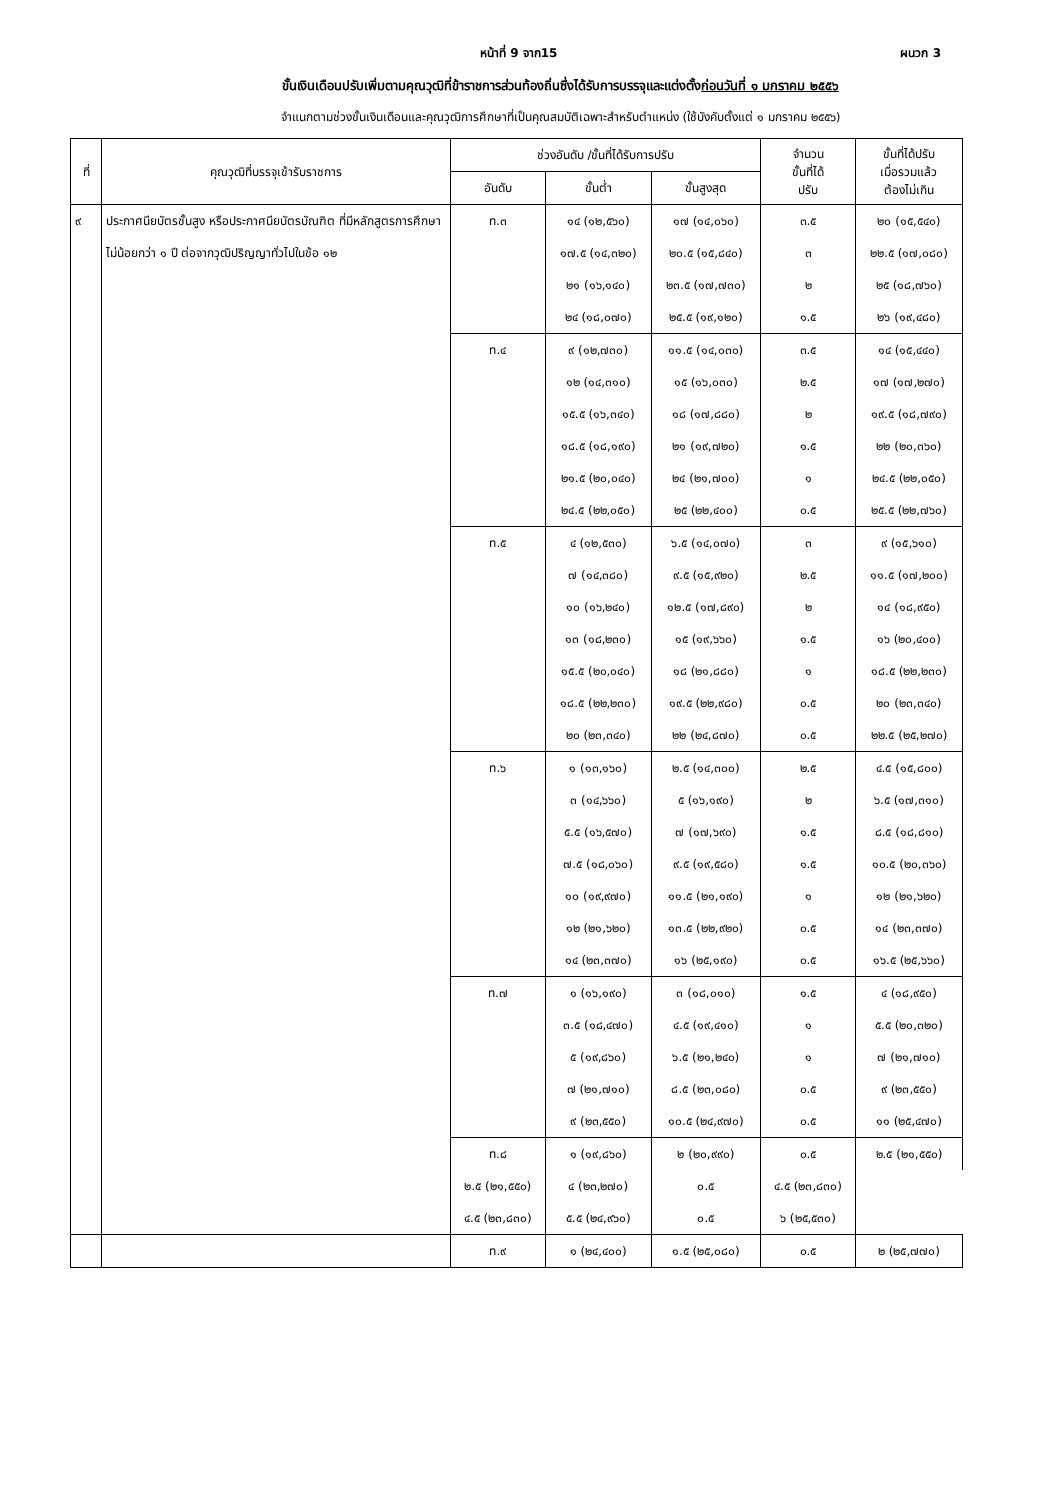หน้าที่ 9 จาก15 ผนวก 3
ขั้นเงินเดือนปรับเพิ่มตามคุณวุฒิที่ข้าราชการส่วนท้องถิ่นซึ่งได้รับการบรรจุและแต่งตั้งก่อนวันที่ ๑ มกราคม ๒๕๕๖
จำแนกตามช่วงขั้นเงินเดือนและคุณวุฒิการศึกษาที่เป็นคุณสมบัติเฉพาะสำหรับตำแหน่ง (ใช้บังคับตั้งแต่ ๑ มกราคม ๒๕๕๖)
| ที่ | คุณวุฒิที่บรรจุเข้ารับราชการ | ช่วงอันดับ /ขั้นที่ได้รับการปรับ | | | จำนวน ขั้นที่ได้ ปรับ | ขั้นที่ได้ปรับ เมื่อรวมแล้ว ต้องไม่เกิน |
| --- | --- | --- | --- | --- | --- | --- |
| | | อันดับ | ขั้นต่ำ | ขั้นสูงสุด | | |
| ๙ | ประกาศนียบัตรชั้นสูง หรือประกาศนียบัตรบัณฑิต ที่มีหลักสูตรการศึกษาไม่น้อยกว่า ๑ ปี ต่อจากวุฒิปริญญาทั่วไปในข้อ ๑๒ | ท.๓ | ๑๔ (๑๒,๕๖๐) | ๑๗ (๑๔,๐๖๐) | ๓.๕ | ๒๐ (๑๕,๕๔๐) |
| | | | ๑๗.๕ (๑๔,๓๒๐) | ๒๐.๕ (๑๕,๘๔๐) | ๓ | ๒๒.๕ (๑๗,๐๘๐) |
| | | | ๒๑ (๑๖,๑๔๐) | ๒๓.๕ (๑๗,๗๓๐) | ๒ | ๒๕ (๑๘,๗๖๐) |
| | | | ๒๔ (๑๘,๐๗๐) | ๒๕.๕ (๑๙,๑๒๐) | ๑.๕ | ๒๖ (๑๙,๔๘๐) |
| | | ท.๔ | ๙ (๑๒,๗๓๐) | ๑๑.๕ (๑๔,๐๓๐) | ๓.๕ | ๑๔ (๑๕,๔๔๐) |
| | | | ๑๒ (๑๔,๓๑๐) | ๑๕ (๑๖,๐๓๐) | ๒.๕ | ๑๗ (๑๗,๒๗๐) |
| | | | ๑๕.๕ (๑๖,๓๔๐) | ๑๘ (๑๗,๘๘๐) | ๒ | ๑๙.๕ (๑๘,๗๙๐) |
| | | | ๑๘.๕ (๑๘,๑๙๐) | ๒๑ (๑๙,๗๒๐) | ๑.๕ | ๒๒ (๒๐,๓๖๐) |
| | | | ๒๑.๕ (๒๐,๐๔๐) | ๒๔ (๒๑,๗๐๐) | ๑ | ๒๔.๕ (๒๒,๐๕๐) |
| | | | ๒๔.๕ (๒๒,๐๕๐) | ๒๕ (๒๒,๔๐๐) | ๐.๕ | ๒๕.๕ (๒๒,๗๖๐) |
| | | ท.๕ | ๔ (๑๒,๕๓๐) | ๖.๕ (๑๔,๐๗๐) | ๓ | ๙ (๑๕,๖๑๐) |
| | | | ๗ (๑๔,๓๘๐) | ๙.๕ (๑๕,๙๒๐) | ๒.๕ | ๑๑.๕ (๑๗,๒๐๐) |
| | | | ๑๐ (๑๖,๒๔๐) | ๑๒.๕ (๑๗,๘๙๐) | ๒ | ๑๔ (๑๘,๙๕๐) |
| | | | ๑๓ (๑๘,๒๓๐) | ๑๕ (๑๙,๖๖๐) | ๑.๕ | ๑๖ (๒๐,๔๐๐) |
| | | | ๑๕.๕ (๒๐,๐๔๐) | ๑๘ (๒๑,๘๘๐) | ๑ | ๑๘.๕ (๒๒,๒๓๐) |
| | | | ๑๘.๕ (๒๒,๒๓๐) | ๑๙.๕ (๒๒,๙๘๐) | ๐.๕ | ๒๐ (๒๓,๓๔๐) |
| | | | ๒๐ (๒๓,๓๔๐) | ๒๒ (๒๔,๘๗๐) | ๐.๕ | ๒๒.๕ (๒๕,๒๗๐) |
| | | ท.๖ | ๑ (๑๓,๑๖๐) | ๒.๕ (๑๔,๓๐๐) | ๒.๕ | ๔.๕ (๑๕,๘๐๐) |
| | | | ๓ (๑๔,๖๖๐) | ๕ (๑๖,๑๙๐) | ๒ | ๖.๕ (๑๗,๓๑๐) |
| | | | ๕.๕ (๑๖,๕๗๐) | ๗ (๑๗,๖๙๐) | ๑.๕ | ๘.๕ (๑๘,๘๑๐) |
| | | | ๗.๕ (๑๘,๐๖๐) | ๙.๕ (๑๙,๕๘๐) | ๑.๕ | ๑๐.๕ (๒๐,๓๖๐) |
| | | | ๑๐ (๑๙,๙๗๐) | ๑๑.๕ (๒๑,๑๙๐) | ๑ | ๑๒ (๒๑,๖๒๐) |
| | | | ๑๒ (๒๑,๖๒๐) | ๑๓.๕ (๒๒,๙๒๐) | ๐.๕ | ๑๔ (๒๓,๓๗๐) |
| | | | ๑๔ (๒๓,๓๗๐) | ๑๖ (๒๕,๑๙๐) | ๐.๕ | ๑๖.๕ (๒๕,๖๖๐) |
| | | ท.๗ | ๑ (๑๖,๑๙๐) | ๓ (๑๘,๐๑๐) | ๑.๕ | ๔ (๑๘,๙๕๐) |
| | | | ๓.๕ (๑๘,๔๗๐) | ๔.๕ (๑๙,๔๑๐) | ๑ | ๕.๕ (๒๐,๓๒๐) |
| | | | ๕ (๑๙,๘๖๐) | ๖.๕ (๒๑,๒๔๐) | ๑ | ๗ (๒๑,๗๑๐) |
| | | | ๗ (๒๑,๗๑๐) | ๘.๕ (๒๓,๐๘๐) | ๐.๕ | ๙ (๒๓,๕๕๐) |
| | | | ๙ (๒๓,๕๕๐) | ๑๐.๕ (๒๔,๙๗๐) | ๐.๕ | ๑๑ (๒๕,๔๗๐) |
| | | ท.๘ | ๑ (๑๙,๘๖๐) | ๒ (๒๐,๙๙๐) | ๐.๕ | ๒.๕ (๒๑,๕๕๐) |
| | | ๒.๕ (๒๑,๕๕๐) | ๔ (๒๓,๒๗๐) | ๐.๕ | ๔.๕ (๒๓,๘๓๐) | |
| | | ๔.๕ (๒๓,๘๓๐) | ๕.๕ (๒๔,๙๖๐) | ๐.๕ | ๖ (๒๕,๕๓๐) | |
| | | ท.๙ | ๑ (๒๔,๔๐๐) | ๑.๕ (๒๕,๐๘๐) | ๐.๕ | ๒ (๒๕,๗๗๐) |